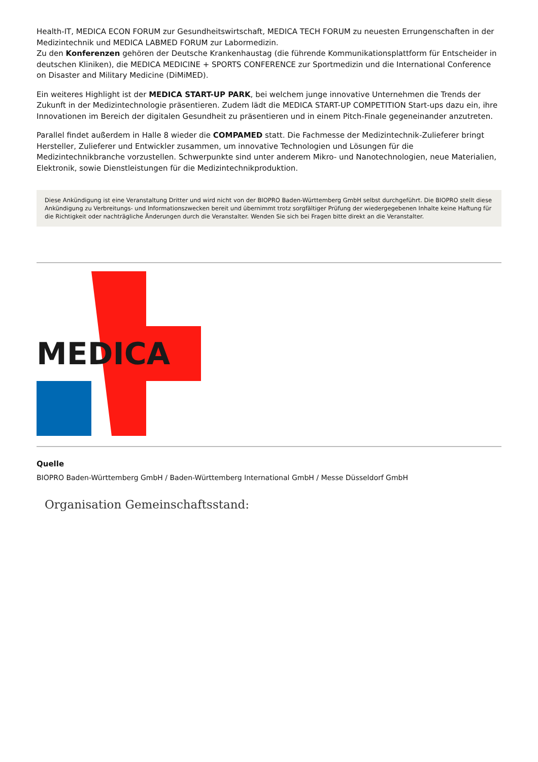Health-IT, MEDICA ECON FORUM zur Gesundheitswirtschaft, MEDICA TECH FORUM zu neuesten Errungenschaften in der Medizintechnik und MEDICA LABMED FORUM zur Labormedizin.
Zu den Konferenzen gehören der Deutsche Krankenhaustag (die führende Kommunikationsplattform für Entscheider in deutschen Kliniken), die MEDICA MEDICINE + SPORTS CONFERENCE zur Sportmedizin und die International Conference on Disaster and Military Medicine (DiMiMED).
Ein weiteres Highlight ist der MEDICA START-UP PARK, bei welchem junge innovative Unternehmen die Trends der Zukunft in der Medizintechnologie präsentieren. Zudem lädt die MEDICA START-UP COMPETITION Start-ups dazu ein, ihre Innovationen im Bereich der digitalen Gesundheit zu präsentieren und in einem Pitch-Finale gegeneinander anzutreten.
Parallel findet außerdem in Halle 8 wieder die COMPAMED statt. Die Fachmesse der Medizintechnik-Zulieferer bringt Hersteller, Zulieferer und Entwickler zusammen, um innovative Technologien und Lösungen für die Medizintechnikbranche vorzustellen. Schwerpunkte sind unter anderem Mikro- und Nanotechnologien, neue Materialien, Elektronik, sowie Dienstleistungen für die Medizintechnikproduktion.
Diese Ankündigung ist eine Veranstaltung Dritter und wird nicht von der BIOPRO Baden-Württemberg GmbH selbst durchgeführt. Die BIOPRO stellt diese Ankündigung zu Verbreitungs- und Informationszwecken bereit und übernimmt trotz sorgfältiger Prüfung der wiedergegebenen Inhalte keine Haftung für die Richtigkeit oder nachträgliche Änderungen durch die Veranstalter. Wenden Sie sich bei Fragen bitte direkt an die Veranstalter.
MEDICA
Quelle
BIOPRO Baden-Württemberg GmbH / Baden-Württemberg International GmbH / Messe Düsseldorf GmbH
Organisation Gemeinschaftsstand: